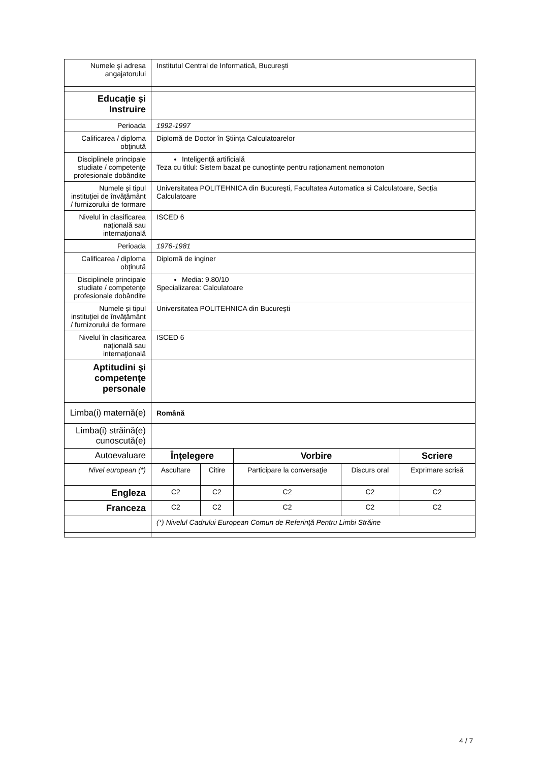| Numele şi adresa angajatorului | Institutul Central de Informatică, Bucureşti | | | | |
| Educație și Instruire | | | | | |
| Perioada | 1992-1997 | | | | |
| Calificarea / diploma obţinută | Diplomă de Doctor în Ştiinţa Calculatoarelor | | | | |
| Disciplinele principale studiate / competenţe profesionale dobândite | Inteligență artificială Teza cu titlul: Sistem bazat pe cunoştinţe pentru raţionament nemonoton | | | | |
| Numele şi tipul instituţiei de învăţământ / furnizorului de formare | Universitatea POLITEHNICA din Bucureşti, Facultatea Automatica si Calculatoare, Secția Calculatoare | | | | |
| Nivelul în clasificarea naţională sau internaţională | ISCED 6 | | | | |
| Perioada | 1976-1981 | | | | |
| Calificarea / diploma obţinută | Diplomă de inginer | | | | |
| Disciplinele principale studiate / competenţe profesionale dobândite | Media: 9.80/10 Specializarea: Calculatoare | | | | |
| Numele şi tipul instituţiei de învăţământ / furnizorului de formare | Universitatea POLITEHNICA din Bucureşti | | | | |
| Nivelul în clasificarea naţională sau internaţională | ISCED 6 | | | | |
| Aptitudini şi competenţe personale | | | | | |
| Limba(i) maternă(e) | Română | | | | |
| Limba(i) străină(e) cunoscută(e) | | | | | |
| Autoevaluare | Înţelegere | | Vorbire | | Scriere |
| Nivel european (*) | Ascultare | Citire | Participare la conversaţie | Discurs oral | Exprimare scrisă |
| Engleza | C2 | C2 | C2 | C2 | C2 |
| Franceza | C2 | C2 | C2 | C2 | C2 |
| | (*) Nivelul Cadrului European Comun de Referinţă Pentru Limbi Străine | | | | |
4 / 7